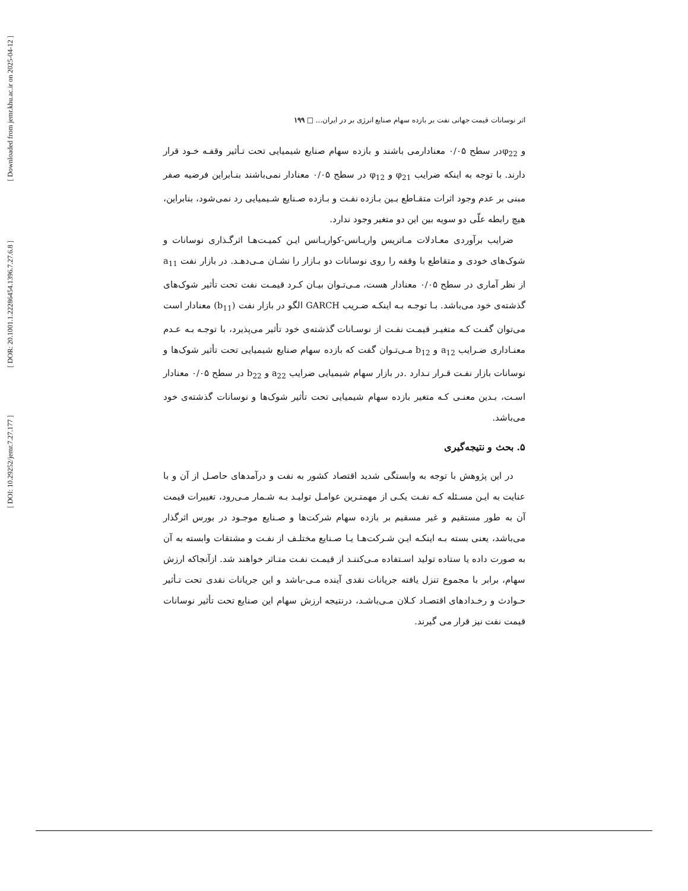[ Downloaded from jemr.khu.ac.ir on 2025-04-12 ]
[ DOR: 20.1001.1.22286454.1396.7.27.6.8 ]
[ DOI: 10.29252/jemr.7.27.177 ]
اثر نوسانات قیمت جهانی نفت بر بازده سهام صنایع انرژی بر در ایران... □ ۱۹۹
و φ<sub>22</sub>در سطح ۰/۰۵ معنادارمی باشند و بازده سهام صنایع شیمیایی تحت تـأثیر وقفـه خـود قرار دارند. با توجه به اینکه ضرایب φ<sub>21</sub> و φ<sub>12</sub> در سطح ۰/۰۵ معنادار نمی‌باشند بنـابراین فرضیه صفر مبنی بر عدم وجود اثرات متقـاطع بـین بـازده نفـت و بـازده صـنایع شـیمیایی رد نمی‌شود، بنابراین، هیچ رابطه علّی دو سویه بین این دو متغیر وجود ندارد.
ضرایب برآوردی معـادلات مـاتریس واریـانس-کواریـانس ایـن کمیـت‌هـا اثرگـذاری نوسانات و شوک‌های خودی و متقاطع با وقفه را روی نوسانات دو بـازار را نشـان مـی‌دهـد. در بازار نفت a<sub>11</sub> از نظر آماری در سطح ۰/۰۵ معنادار هست، مـی‌تـوان بیـان کـرد قیمـت نفت تحت تأثیر شوک‌های گذشته‌ی خود می‌باشد. بـا توجـه بـه اینکـه ضـریب GARCH الگو در بازار نفت (b<sub>11</sub>) معنادار است می‌توان گفـت کـه متغیـر قیمـت نفـت از نوسـانات گذشته‌ی خود تأثیر می‌پذیرد، با توجـه بـه عـدم معنـاداری ضـرایب a<sub>12</sub> و b<sub>12</sub> مـی‌تـوان گفت که بازده سهام صنایع شیمیایی تحت تأثیر شوک‌ها و نوسانات بازار نفـت قـرار نـدارد .در بازار سهام شیمیایی ضرایب a<sub>22</sub> و b<sub>22</sub> در سطح ۰/۰۵ معنادار اسـت، بـدین معنـی کـه متغیر بازده سهام شیمیایی تحت تأثیر شوک‌ها و نوسانات گذشته‌ی خود می‌باشد.
۵. بحث و نتیجه‌گیری
در این پژوهش با توجه به وابستگی شدید اقتصاد کشور به نفت و درآمدهای حاصـل از آن و با عنایت به ایـن مسـئله کـه نفـت یکـی از مهمتـرین عوامـل تولیـد بـه شـمار مـی‌رود، تغییرات قیمت آن به طور مستقیم و غیر مسقیم بر بازده سهام شرکت‌ها و صـنایع موجـود در بورس اثرگذار می‌باشد، یعنی بسته بـه اینکـه ایـن شـرکت‌هـا یـا صـنایع مختلـف از نفـت و مشتقات وابسته به آن به صورت داده یا ستاده تولید اسـتفاده مـی‌کننـد از قیمـت نفـت متـاثر خواهند شد. ازآنجاکه ارزش سهام، برابر با مجموع تنزل یافته جریانات نقدی آینده مـی-باشد و این جریانات نقدی تحت تـأثیر حـوادث و رخـدادهای اقتصـاد کـلان مـی‌باشـد، درنتیجه ارزش سهام این صنایع تحت تأثیر نوسانات قیمت نفت نیز قرار می گیرند.